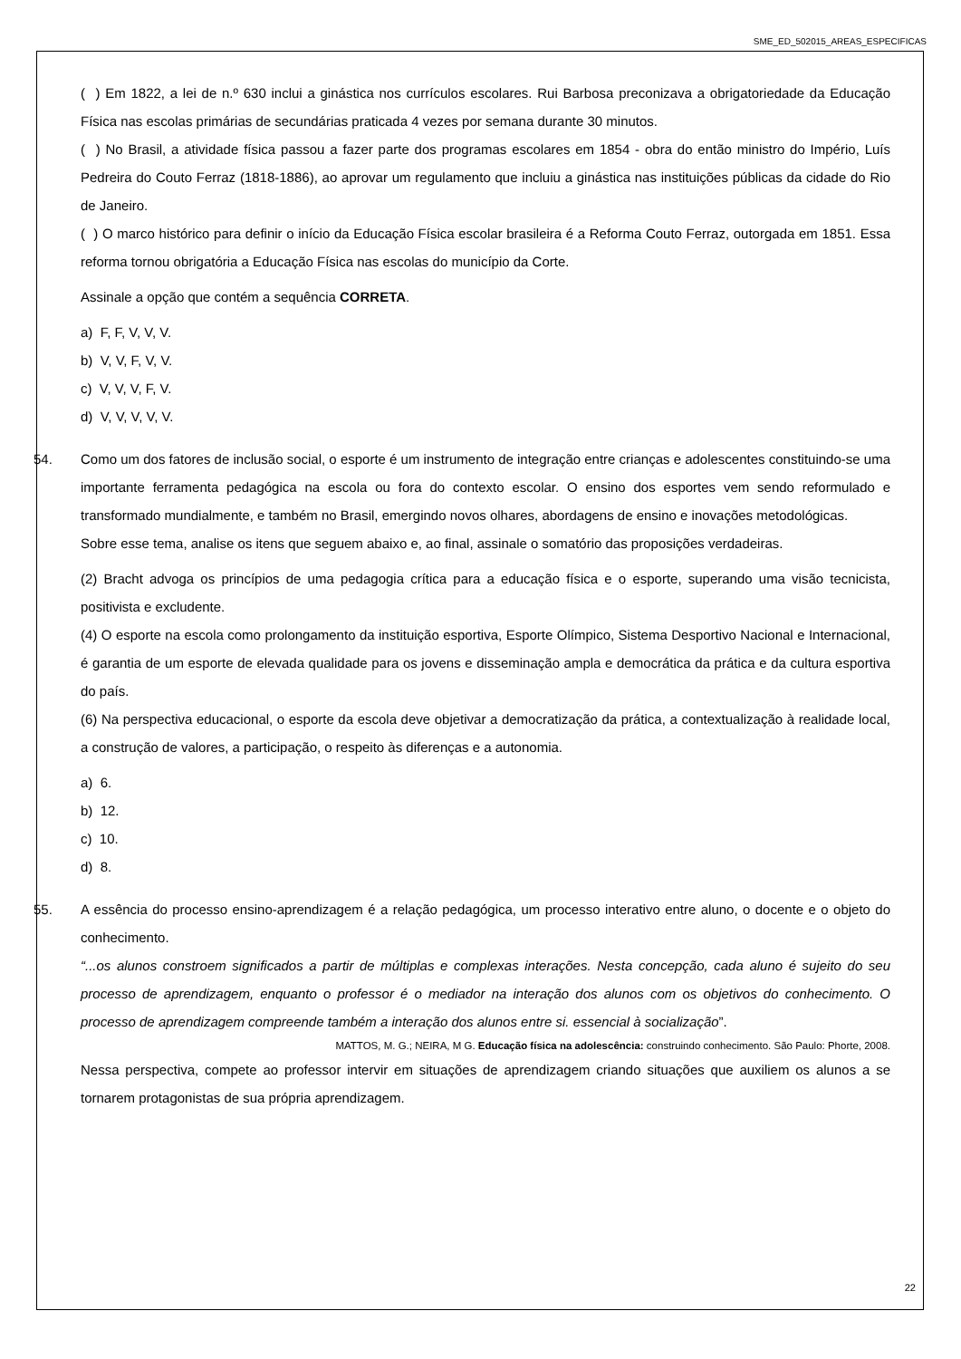SME_ED_502015_AREAS_ESPECIFICAS
( ) Em 1822, a lei de n.º 630 inclui a ginástica nos currículos escolares. Rui Barbosa preconizava a obrigatoriedade da Educação Física nas escolas primárias de secundárias praticada 4 vezes por semana durante 30 minutos.
( ) No Brasil, a atividade física passou a fazer parte dos programas escolares em 1854 - obra do então ministro do Império, Luís Pedreira do Couto Ferraz (1818-1886), ao aprovar um regulamento que incluiu a ginástica nas instituições públicas da cidade do Rio de Janeiro.
( ) O marco histórico para definir o início da Educação Física escolar brasileira é a Reforma Couto Ferraz, outorgada em 1851. Essa reforma tornou obrigatória a Educação Física nas escolas do município da Corte.
Assinale a opção que contém a sequência CORRETA.
a) F, F, V, V, V.
b) V, V, F, V, V.
c) V, V, V, F, V.
d) V, V, V, V, V.
54. Como um dos fatores de inclusão social, o esporte é um instrumento de integração entre crianças e adolescentes constituindo-se uma importante ferramenta pedagógica na escola ou fora do contexto escolar. O ensino dos esportes vem sendo reformulado e transformado mundialmente, e também no Brasil, emergindo novos olhares, abordagens de ensino e inovações metodológicas.
Sobre esse tema, analise os itens que seguem abaixo e, ao final, assinale o somatório das proposições verdadeiras.
(2) Bracht advoga os princípios de uma pedagogia crítica para a educação física e o esporte, superando uma visão tecnicista, positivista e excludente.
(4) O esporte na escola como prolongamento da instituição esportiva, Esporte Olímpico, Sistema Desportivo Nacional e Internacional, é garantia de um esporte de elevada qualidade para os jovens e disseminação ampla e democrática da prática e da cultura esportiva do país.
(6) Na perspectiva educacional, o esporte da escola deve objetivar a democratização da prática, a contextualização à realidade local, a construção de valores, a participação, o respeito às diferenças e a autonomia.
a) 6.
b) 12.
c) 10.
d) 8.
55. A essência do processo ensino-aprendizagem é a relação pedagógica, um processo interativo entre aluno, o docente e o objeto do conhecimento.
“...os alunos constroem significados a partir de múltiplas e complexas interações. Nesta concepção, cada aluno é sujeito do seu processo de aprendizagem, enquanto o professor é o mediador na interação dos alunos com os objetivos do conhecimento. O processo de aprendizagem compreende também a interação dos alunos entre si. essencial à socialização”.
MATTOS, M. G.; NEIRA, M G. Educação física na adolescência: construindo conhecimento. São Paulo: Phorte, 2008.
Nessa perspectiva, compete ao professor intervir em situações de aprendizagem criando situações que auxiliem os alunos a se tornarem protagonistas de sua própria aprendizagem.
22